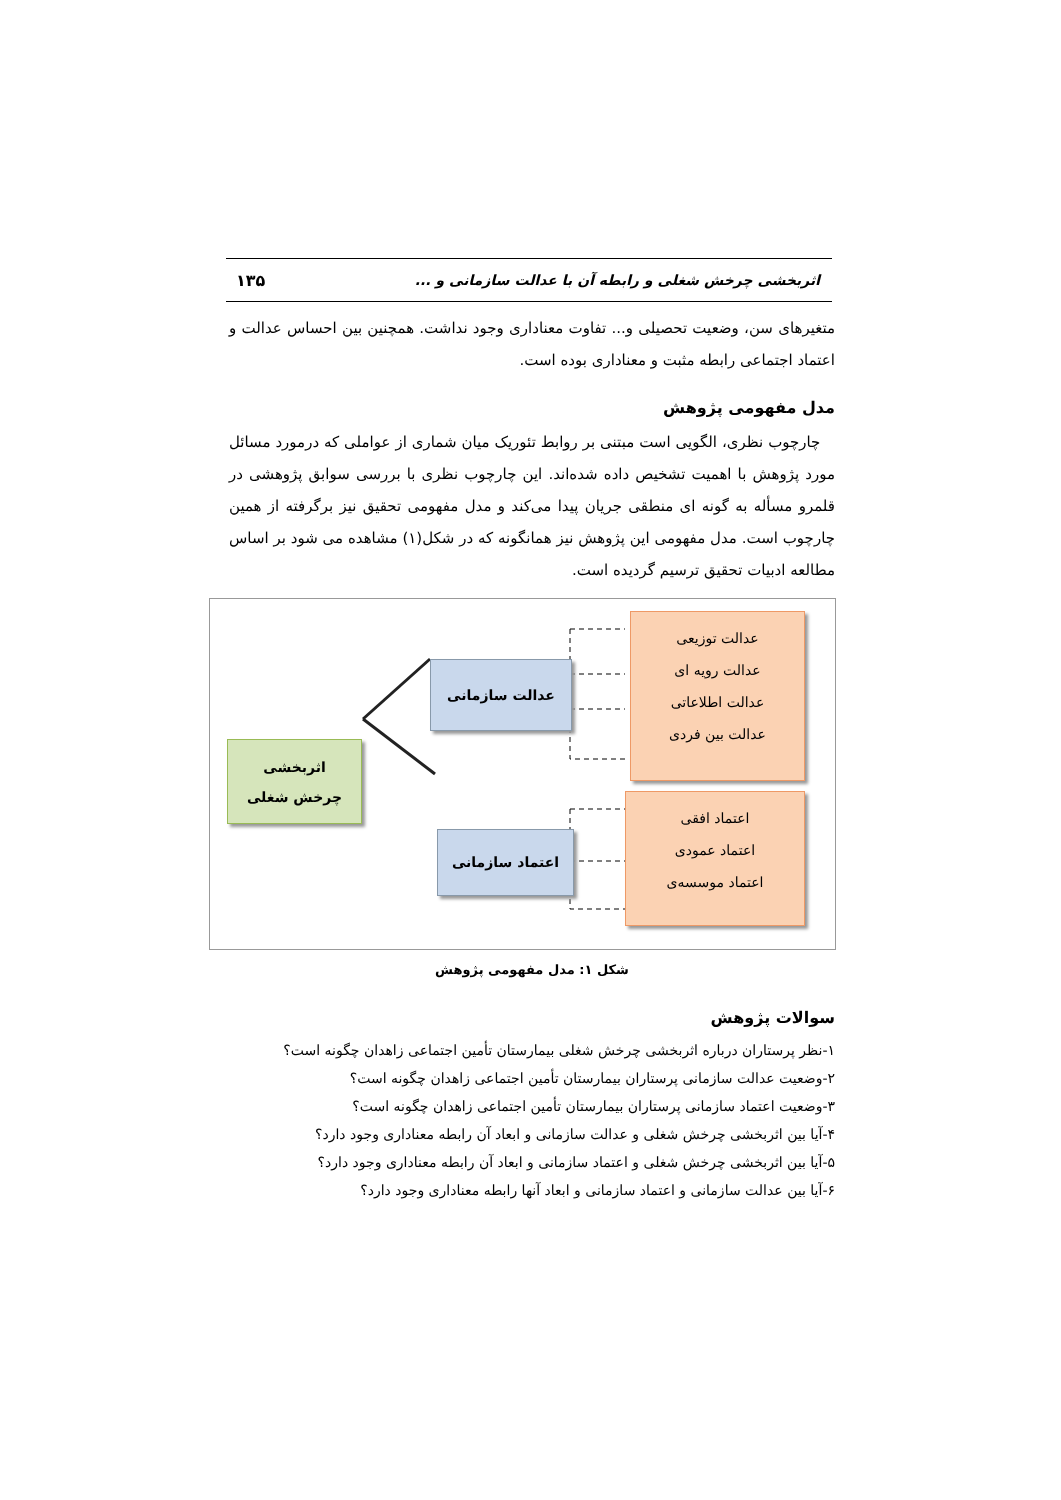اثربخشی چرخش شغلی و رابطه آن با عدالت سازمانی و ... ۱۳۵
متغیرهای سن، وضعیت تحصیلی و... تفاوت معناداری وجود نداشت. همچنین بین احساس عدالت و اعتماد اجتماعی رابطه مثبت و معناداری بوده است.
مدل مفهومی پژوهش
چارچوب نظری، الگویی است مبتنی بر روابط تئوریک میان شماری از عواملی که درمورد مسائل مورد پژوهش با اهمیت تشخیص داده شده‌اند. این چارچوب نظری با بررسی سوابق پژوهشی در قلمرو مسأله به گونه ای منطقی جریان پیدا می‌کند و مدل مفهومی تحقیق نیز برگرفته از همین چارچوب است. مدل مفهومی این پژوهش نیز همانگونه که در شکل(۱) مشاهده می شود بر اساس مطالعه ادبیات تحقیق ترسیم گردیده است.
اثربخشی
چرخش شغلی
عدالت سازمانی
اعتماد سازمانی
عدالت توزیعی
عدالت رویه ای
عدالت اطلاعاتی
عدالت بین فردی
اعتماد افقی
اعتماد عمودی
اعتماد موسسه‌ی
شکل ۱: مدل مفهومی پژوهش
سوالات پژوهش
۱-نظر پرستاران درباره اثربخشی چرخش شغلی بیمارستان تأمین اجتماعی زاهدان چگونه است؟
۲-وضعیت عدالت سازمانی پرستاران بیمارستان تأمین اجتماعی زاهدان چگونه است؟
۳-وضعیت اعتماد سازمانی پرستاران بیمارستان تأمین اجتماعی زاهدان چگونه است؟
۴-آیا بین اثربخشی چرخش شغلی و عدالت سازمانی و ابعاد آن رابطه معناداری وجود دارد؟
۵-آیا بین اثربخشی چرخش شغلی و اعتماد سازمانی و ابعاد آن رابطه معناداری وجود دارد؟
۶-آیا بین عدالت سازمانی و اعتماد سازمانی و ابعاد آنها رابطه معناداری وجود دارد؟